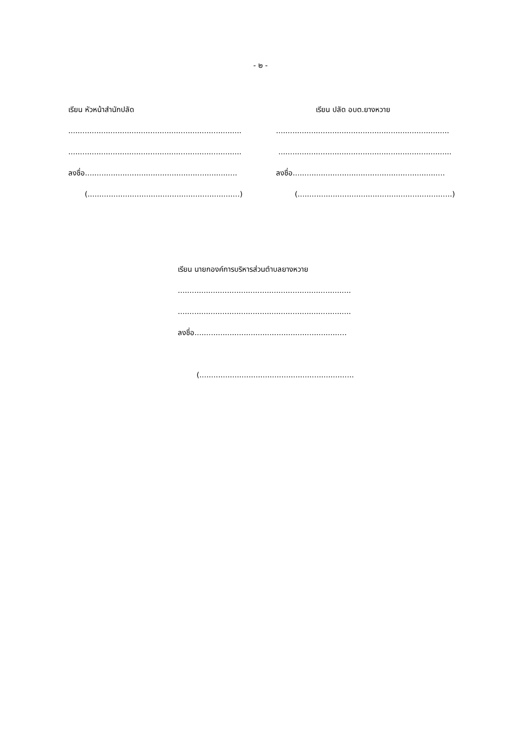- ๒ -
เรียน หัวหน้าสำนักปลัด
..........................................................................
..........................................................................
ลงชื่อ.................................................................
(.................................................................)
เรียน ปลัด อบต.ยางหวาย
..........................................................................
..........................................................................
ลงชื่อ.................................................................
(..................................................................)
เรียน นายกองค์การบริหารส่วนตำบลยางหวาย
..........................................................................
..........................................................................
ลงชื่อ.................................................................
(..................................................................)